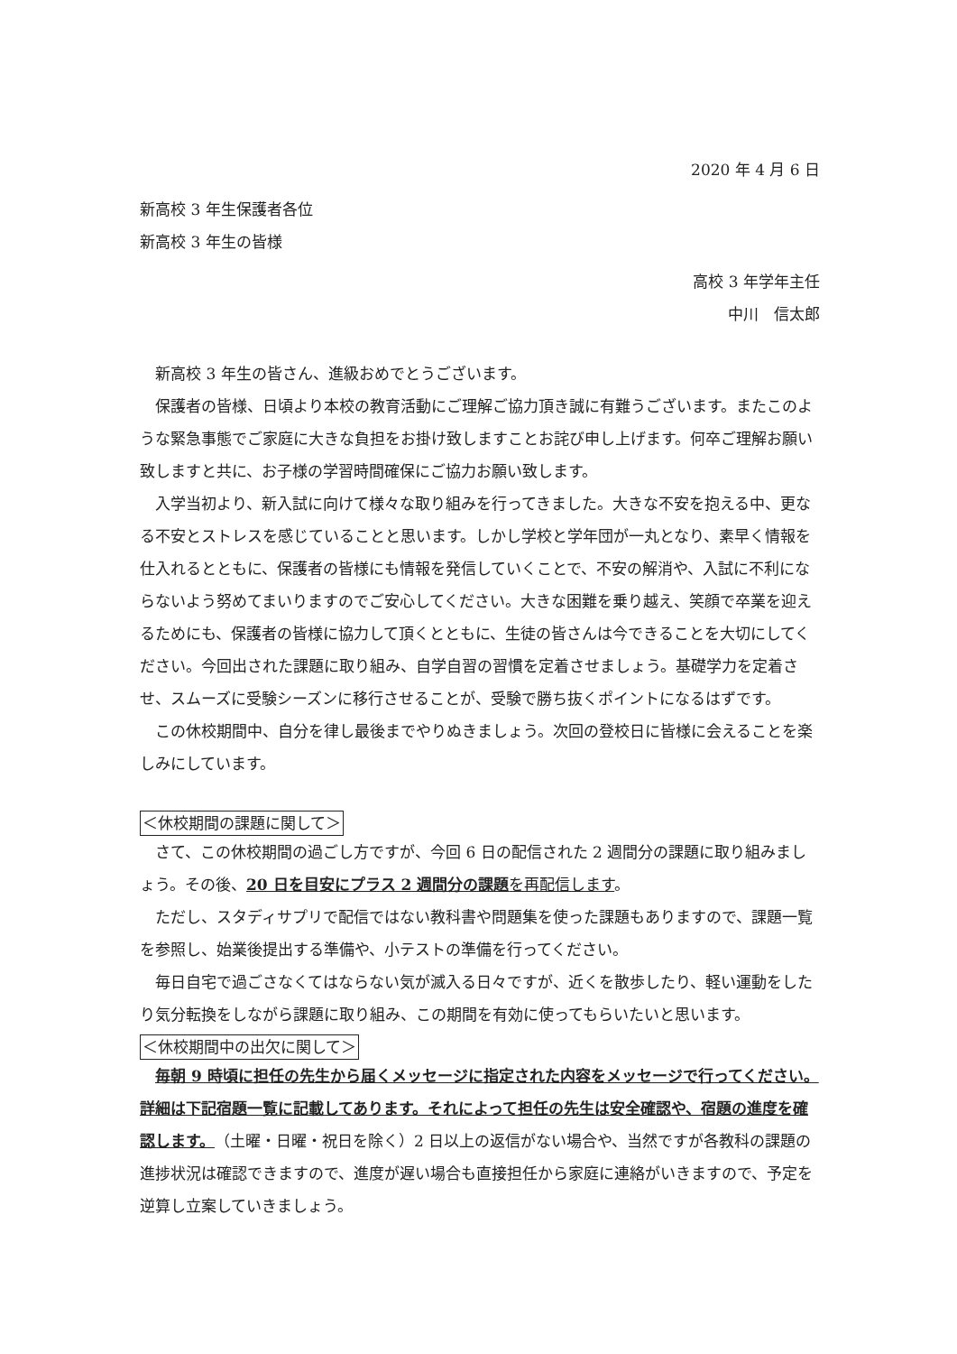2020 年 4 月 6 日
新高校 3 年生保護者各位
新高校 3 年生の皆様
高校 3 年学年主任
中川　信太郎
新高校 3 年生の皆さん、進級おめでとうございます。
保護者の皆様、日頃より本校の教育活動にご理解ご協力頂き誠に有難うございます。またこのような緊急事態でご家庭に大きな負担をお掛け致しますことお詫び申し上げます。何卒ご理解お願い致しますと共に、お子様の学習時間確保にご協力お願い致します。
入学当初より、新入試に向けて様々な取り組みを行ってきました。大きな不安を抱える中、更なる不安とストレスを感じていることと思います。しかし学校と学年団が一丸となり、素早く情報を仕入れるとともに、保護者の皆様にも情報を発信していくことで、不安の解消や、入試に不利にならないよう努めてまいりますのでご安心してください。大きな困難を乗り越え、笑顔で卒業を迎えるためにも、保護者の皆様に協力して頂くとともに、生徒の皆さんは今できることを大切にしてください。今回出された課題に取り組み、自学自習の習慣を定着させましょう。基礎学力を定着させ、スムーズに受験シーズンに移行させることが、受験で勝ち抜くポイントになるはずです。
この休校期間中、自分を律し最後までやりぬきましょう。次回の登校日に皆様に会えることを楽しみにしています。
＜休校期間の課題に関して＞
さて、この休校期間の過ごし方ですが、今回 6 日の配信された 2 週間分の課題に取り組みましょう。その後、20 日を目安にプラス 2 週間分の課題を再配信します。
ただし、スタディサプリで配信ではない教科書や問題集を使った課題もありますので、課題一覧を参照し、始業後提出する準備や、小テストの準備を行ってください。
毎日自宅で過ごさなくてはならない気が滅入る日々ですが、近くを散歩したり、軽い運動をしたり気分転換をしながら課題に取り組み、この期間を有効に使ってもらいたいと思います。
＜休校期間中の出欠に関して＞
毎朝 9 時頃に担任の先生から届くメッセージに指定された内容をメッセージで行ってください。詳細は下記宿題一覧に記載してあります。それによって担任の先生は安全確認や、宿題の進度を確認します。（土曜・日曜・祝日を除く）2 日以上の返信がない場合や、当然ですが各教科の課題の進捗状況は確認できますので、進度が遅い場合も直接担任から家庭に連絡がいきますので、予定を逆算し立案していきましょう。